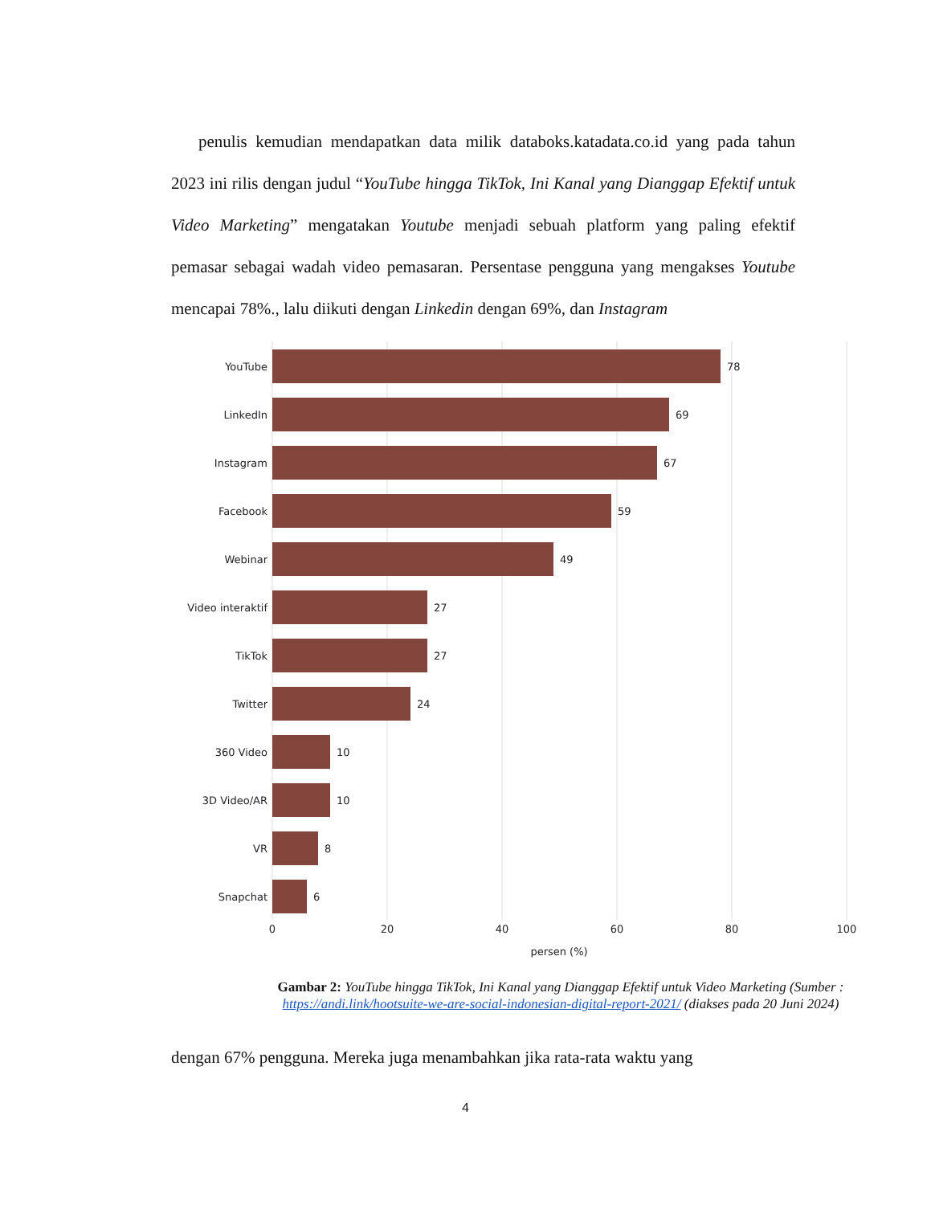penulis kemudian mendapatkan data milik databoks.katadata.co.id yang pada tahun 2023 ini rilis dengan judul “YouTube hingga TikTok, Ini Kanal yang Dianggap Efektif untuk Video Marketing” mengatakan Youtube menjadi sebuah platform yang paling efektif pemasar sebagai wadah video pemasaran. Persentase pengguna yang mengakses Youtube mencapai 78%., lalu diikuti dengan Linkedin dengan 69%, dan Instagram
YouTube
LinkedIn
Instagram
Facebook
Webinar
Video interaktif
TikTok
Twitter
360 Video
3D Video/AR
VR
Snapchat
78
69
67
59
49
27
27
24
10
10
8
6
0
20
40
60
80
100
persen (%)
Gambar 2: YouTube hingga TikTok, Ini Kanal yang Dianggap Efektif untuk Video Marketing (Sumber : https://andi.link/hootsuite-we-are-social-indonesian-digital-report-2021/ (diakses pada 20 Juni 2024)
dengan 67% pengguna. Mereka juga menambahkan jika rata-rata waktu yang
4